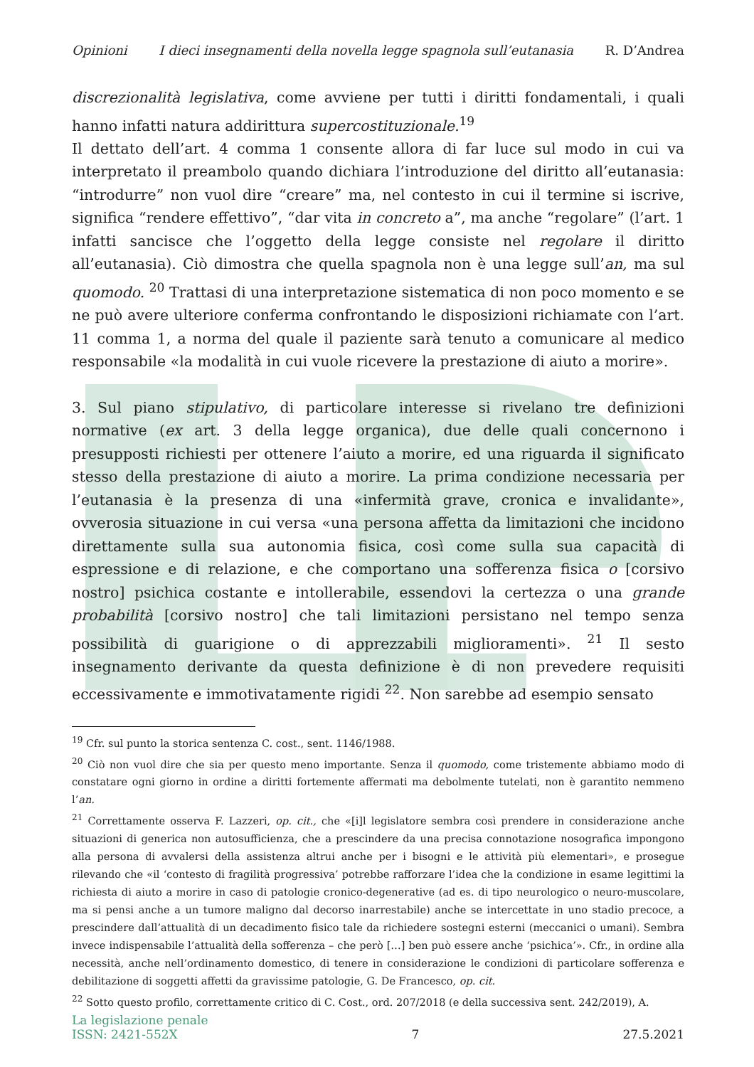Opinioni I dieci insegnamenti della novella legge spagnola sull’eutanasia R. D’Andrea
discrezionalità legislativa, come avviene per tutti i diritti fondamentali, i quali hanno infatti natura addirittura supercostituzionale.<sup>19</sup>
Il dettato dell’art. 4 comma 1 consente allora di far luce sul modo in cui va interpretato il preambolo quando dichiara l’introduzione del diritto all’eutanasia: “introdurre” non vuol dire “creare” ma, nel contesto in cui il termine si iscrive, significa “rendere effettivo”, “dar vita in concreto a”, ma anche “regolare” (l’art. 1 infatti sancisce che l’oggetto della legge consiste nel regolare il diritto all’eutanasia). Ciò dimostra che quella spagnola non è una legge sull’an, ma sul quomodo. <sup>20</sup> Trattasi di una interpretazione sistematica di non poco momento e se ne può avere ulteriore conferma confrontando le disposizioni richiamate con l’art. 11 comma 1, a norma del quale il paziente sarà tenuto a comunicare al medico responsabile «la modalità in cui vuole ricevere la prestazione di aiuto a morire».
3. Sul piano stipulativo, di particolare interesse si rivelano tre definizioni normative (ex art. 3 della legge organica), due delle quali concernono i presupposti richiesti per ottenere l’aiuto a morire, ed una riguarda il significato stesso della prestazione di aiuto a morire. La prima condizione necessaria per l’eutanasia è la presenza di una «infermità grave, cronica e invalidante», ovverosia situazione in cui versa «una persona affetta da limitazioni che incidono direttamente sulla sua autonomia fisica, così come sulla sua capacità di espressione e di relazione, e che comportano una sofferenza fisica o [corsivo nostro] psichica costante e intollerabile, essendovi la certezza o una grande probabilità [corsivo nostro] che tali limitazioni persistano nel tempo senza possibilità di guarigione o di apprezzabili miglioramenti». <sup>21</sup> Il sesto insegnamento derivante da questa definizione è di non prevedere requisiti eccessivamente e immotivatamente rigidi <sup>22</sup>. Non sarebbe ad esempio sensato
<sup>19</sup> Cfr. sul punto la storica sentenza C. cost., sent. 1146/1988.
<sup>20</sup> Ciò non vuol dire che sia per questo meno importante. Senza il quomodo, come tristemente abbiamo modo di constatare ogni giorno in ordine a diritti fortemente affermati ma debolmente tutelati, non è garantito nemmeno l’an.
<sup>21</sup> Correttamente osserva F. Lazzeri, op. cit., che «[i]l legislatore sembra così prendere in considerazione anche situazioni di generica non autosufficienza, che a prescindere da una precisa connotazione nosografica impongono alla persona di avvalersi della assistenza altrui anche per i bisogni e le attività più elementari», e prosegue rilevando che «il ‘contesto di fragilità progressiva’ potrebbe rafforzare l’idea che la condizione in esame legittimi la richiesta di aiuto a morire in caso di patologie cronico-degenerative (ad es. di tipo neurologico o neuro-muscolare, ma si pensi anche a un tumore maligno dal decorso inarrestabile) anche se intercettate in uno stadio precoce, a prescindere dall’attualità di un decadimento fisico tale da richiedere sostegni esterni (meccanici o umani). Sembra invece indispensabile l’attualità della sofferenza – che però […] ben può essere anche ‘psichica’». Cfr., in ordine alla necessità, anche nell’ordinamento domestico, di tenere in considerazione le condizioni di particolare sofferenza e debilitazione di soggetti affetti da gravissime patologie, G. De Francesco, op. cit.
<sup>22</sup> Sotto questo profilo, correttamente critico di C. Cost., ord. 207/2018 (e della successiva sent. 242/2019), A.
La legislazione penale
ISSN: 2421-552X
7
27.5.2021